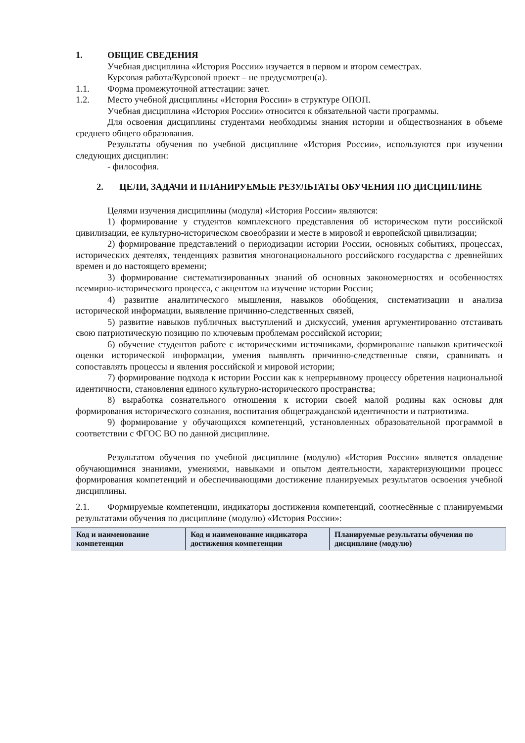1. ОБЩИЕ СВЕДЕНИЯ
Учебная дисциплина «История России» изучается в первом и втором семестрах.
Курсовая работа/Курсовой проект – не предусмотрен(а).
1.1. Форма промежуточной аттестации: зачет.
1.2. Место учебной дисциплины «История России» в структуре ОПОП.
Учебная дисциплина «История России» относится к обязательной части программы.
Для освоения дисциплины студентами необходимы знания истории и обществознания в объеме среднего общего образования.
Результаты обучения по учебной дисциплине «История России», используются при изучении следующих дисциплин:
- философия.
2. ЦЕЛИ, ЗАДАЧИ И ПЛАНИРУЕМЫЕ РЕЗУЛЬТАТЫ ОБУЧЕНИЯ ПО ДИСЦИПЛИНЕ
Целями изучения дисциплины (модуля) «История России» являются:
1) формирование у студентов комплексного представления об историческом пути российской цивилизации, ее культурно-историческом своеобразии и месте в мировой и европейской цивилизации;
2) формирование представлений о периодизации истории России, основных событиях, процессах, исторических деятелях, тенденциях развития многонационального российского государства с древнейших времен и до настоящего времени;
3) формирование систематизированных знаний об основных закономерностях и особенностях всемирно-исторического процесса, с акцентом на изучение истории России;
4) развитие аналитического мышления, навыков обобщения, систематизации и анализа исторической информации, выявление причинно-следственных связей,
5) развитие навыков публичных выступлений и дискуссий, умения аргументированно отстаивать свою патриотическую позицию по ключевым проблемам российской истории;
6) обучение студентов работе с историческими источниками, формирование навыков критической оценки исторической информации, умения выявлять причинно-следственные связи, сравнивать и сопоставлять процессы и явления российской и мировой истории;
7) формирование подхода к истории России как к непрерывному процессу обретения национальной идентичности, становления единого культурно-исторического пространства;
8) выработка сознательного отношения к истории своей малой родины как основы для формирования исторического сознания, воспитания общегражданской идентичности и патриотизма.
9) формирование у обучающихся компетенций, установленных образовательной программой в соответствии с ФГОС ВО по данной дисциплине.
Результатом обучения по учебной дисциплине (модулю) «История России» является овладение обучающимися знаниями, умениями, навыками и опытом деятельности, характеризующими процесс формирования компетенций и обеспечивающими достижение планируемых результатов освоения учебной дисциплины.
2.1. Формируемые компетенции, индикаторы достижения компетенций, соотнесённые с планируемыми результатами обучения по дисциплине (модулю) «История России»:
| Код и наименование компетенции | Код и наименование индикатора достижения компетенции | Планируемые результаты обучения по дисциплине (модулю) |